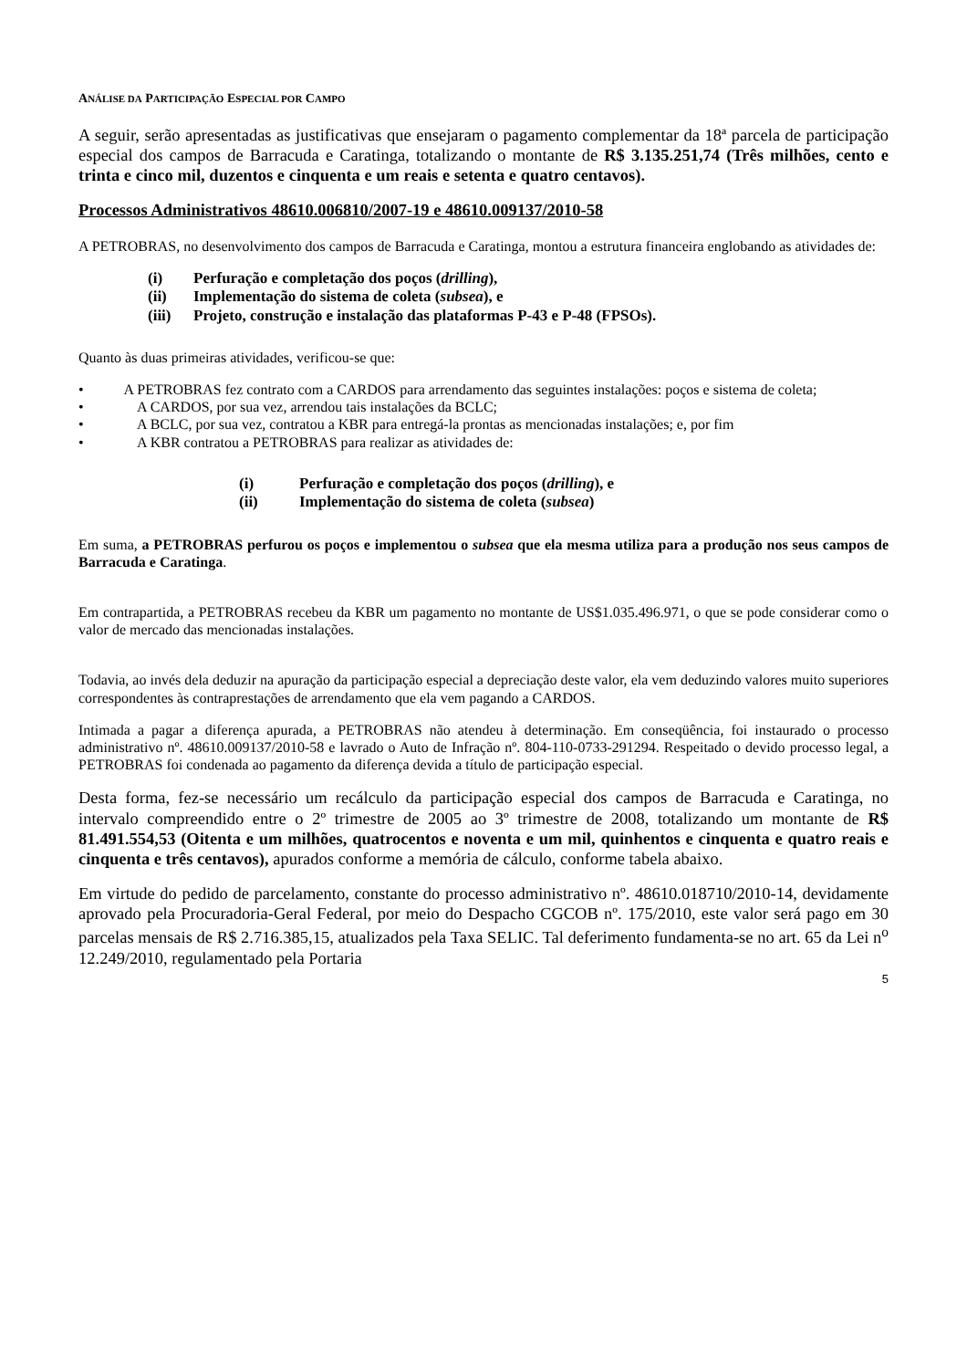ANÁLISE DA PARTICIPAÇÃO ESPECIAL POR CAMPO
A seguir, serão apresentadas as justificativas que ensejaram o pagamento complementar da 18ª parcela de participação especial dos campos de Barracuda e Caratinga, totalizando o montante de R$ 3.135.251,74 (Três milhões, cento e trinta e cinco mil, duzentos e cinquenta e um reais e setenta e quatro centavos).
Processos Administrativos 48610.006810/2007-19 e 48610.009137/2010-58
A PETROBRAS, no desenvolvimento dos campos de Barracuda e Caratinga, montou a estrutura financeira englobando as atividades de:
(i) Perfuração e completação dos poços (drilling),
(ii) Implementação do sistema de coleta (subsea), e
(iii) Projeto, construção e instalação das plataformas P-43 e P-48 (FPSOs).
Quanto às duas primeiras atividades, verificou-se que:
• A PETROBRAS fez contrato com a CARDOS para arrendamento das seguintes instalações: poços e sistema de coleta;
• A CARDOS, por sua vez, arrendou tais instalações da BCLC;
• A BCLC, por sua vez, contratou a KBR para entregá-la prontas as mencionadas instalações; e, por fim
• A KBR contratou a PETROBRAS para realizar as atividades de:
(i) Perfuração e completação dos poços (drilling), e
(ii) Implementação do sistema de coleta (subsea)
Em suma, a PETROBRAS perfurou os poços e implementou o subsea que ela mesma utiliza para a produção nos seus campos de Barracuda e Caratinga.
Em contrapartida, a PETROBRAS recebeu da KBR um pagamento no montante de US$1.035.496.971, o que se pode considerar como o valor de mercado das mencionadas instalações.
Todavia, ao invés dela deduzir na apuração da participação especial a depreciação deste valor, ela vem deduzindo valores muito superiores correspondentes às contraprestações de arrendamento que ela vem pagando a CARDOS.
Intimada a pagar a diferença apurada, a PETROBRAS não atendeu à determinação. Em conseqüência, foi instaurado o processo administrativo nº. 48610.009137/2010-58 e lavrado o Auto de Infração nº. 804-110-0733-291294. Respeitado o devido processo legal, a PETROBRAS foi condenada ao pagamento da diferença devida a título de participação especial.
Desta forma, fez-se necessário um recálculo da participação especial dos campos de Barracuda e Caratinga, no intervalo compreendido entre o 2º trimestre de 2005 ao 3º trimestre de 2008, totalizando um montante de R$ 81.491.554,53 (Oitenta e um milhões, quatrocentos e noventa e um mil, quinhentos e cinquenta e quatro reais e cinquenta e três centavos), apurados conforme a memória de cálculo, conforme tabela abaixo.
Em virtude do pedido de parcelamento, constante do processo administrativo nº. 48610.018710/2010-14, devidamente aprovado pela Procuradoria-Geral Federal, por meio do Despacho CGCOB nº. 175/2010, este valor será pago em 30 parcelas mensais de R$ 2.716.385,15, atualizados pela Taxa SELIC. Tal deferimento fundamenta-se no art. 65 da Lei n<sup>o</sup> 12.249/2010, regulamentado pela Portaria
5